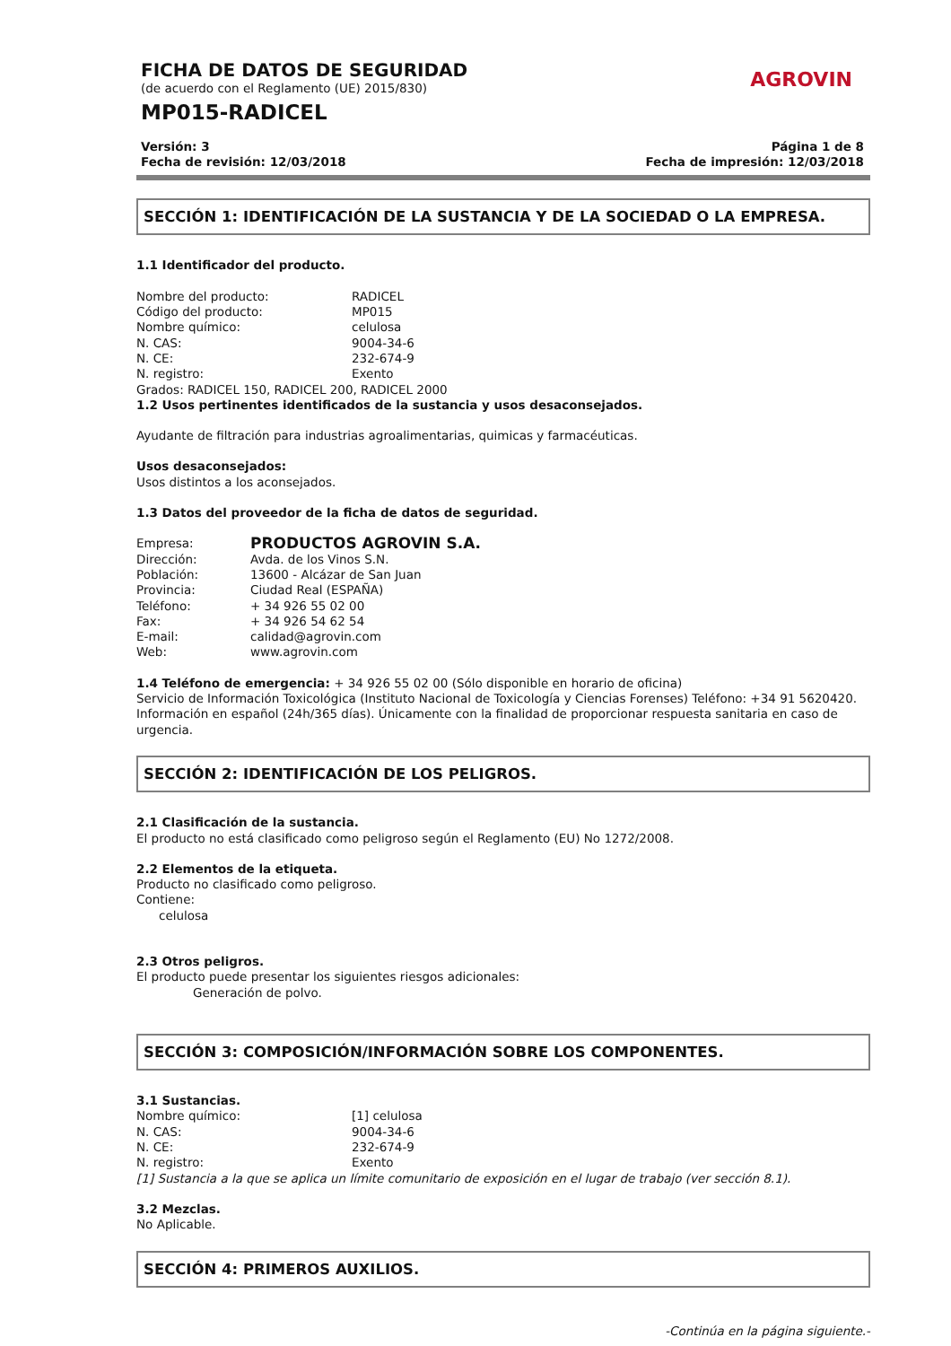FICHA DE DATOS DE SEGURIDAD
(de acuerdo con el Reglamento (UE) 2015/830)
AGROVIN
MP015-RADICEL
Versión: 3
Fecha de revisión: 12/03/2018
Página 1 de 8
Fecha de impresión: 12/03/2018
SECCIÓN 1: IDENTIFICACIÓN DE LA SUSTANCIA Y DE LA SOCIEDAD O LA EMPRESA.
1.1 Identificador del producto.
Nombre del producto: RADICEL
Código del producto: MP015
Nombre químico: celulosa
N. CAS: 9004-34-6
N. CE: 232-674-9
N. registro: Exento
Grados: RADICEL 150, RADICEL 200, RADICEL 2000
1.2 Usos pertinentes identificados de la sustancia y usos desaconsejados.
Ayudante de filtración para industrias agroalimentarias, quimicas y farmacéuticas.
Usos desaconsejados:
Usos distintos a los aconsejados.
1.3 Datos del proveedor de la ficha de datos de seguridad.
Empresa: PRODUCTOS AGROVIN S.A.
Dirección: Avda. de los Vinos S.N.
Población: 13600 - Alcázar de San Juan
Provincia: Ciudad Real (ESPAÑA)
Teléfono: + 34 926 55 02 00
Fax: + 34 926 54 62 54
E-mail: calidad@agrovin.com
Web: www.agrovin.com
1.4 Teléfono de emergencia: + 34 926 55 02 00 (Sólo disponible en horario de oficina)
Servicio de Información Toxicológica (Instituto Nacional de Toxicología y Ciencias Forenses) Teléfono: +34 91 5620420.
Información en español (24h/365 días). Únicamente con la finalidad de proporcionar respuesta sanitaria en caso de urgencia.
SECCIÓN 2: IDENTIFICACIÓN DE LOS PELIGROS.
2.1 Clasificación de la sustancia.
El producto no está clasificado como peligroso según el Reglamento (EU) No 1272/2008.
2.2 Elementos de la etiqueta.
Producto no clasificado como peligroso.
Contiene:
celulosa
2.3 Otros peligros.
El producto puede presentar los siguientes riesgos adicionales:
Generación de polvo.
SECCIÓN 3: COMPOSICIÓN/INFORMACIÓN SOBRE LOS COMPONENTES.
3.1 Sustancias.
Nombre químico: [1] celulosa
N. CAS: 9004-34-6
N. CE: 232-674-9
N. registro: Exento
[1] Sustancia a la que se aplica un límite comunitario de exposición en el lugar de trabajo (ver sección 8.1).
3.2 Mezclas.
No Aplicable.
SECCIÓN 4: PRIMEROS AUXILIOS.
-Continúa en la página siguiente.-